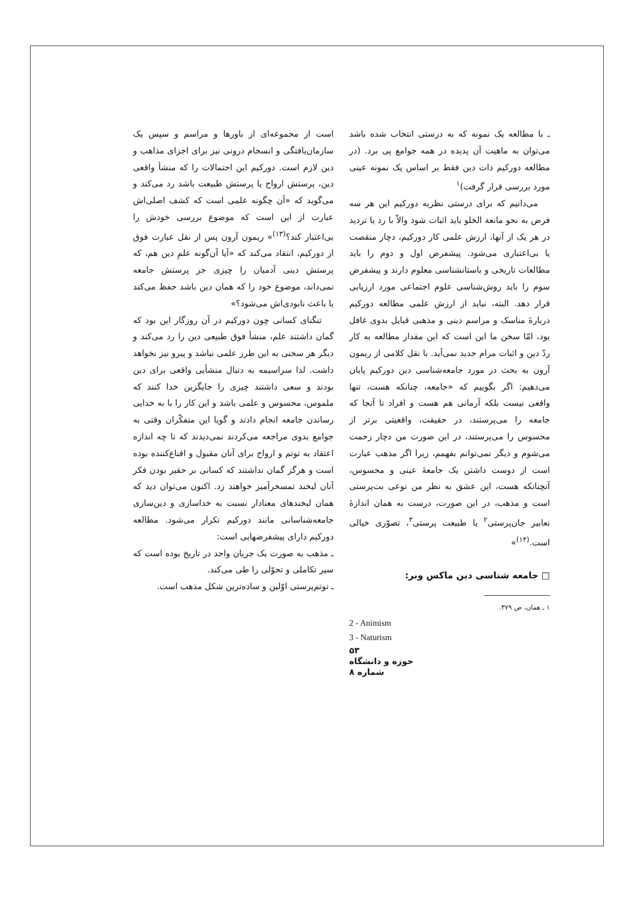است از مجموعه‌ای از باورها و مراسم و سپس یک سازمان‌یافتگی و انسجام درونی نیز برای اجزای مذاهب و دین لازم است. دورکیم این احتمالات را که منشأ واقعی دین، پرستش ارواح یا پرستش طبیعت باشد رد می‌کند و می‌گوید که «آن چگونه علمی است که کشف اصلی‌اش عبارت از این است که موضوع بررسی خودش را بی‌اعتبار کند؟<sup>(۱۳)</sup>» ریمون آرون پس از نقل عبارت فوق از دورکیم، انتقاد می‌کند که «آیا آن‌گونه علمِ دین هم، که پرستش دینی آدمیان را چیزی جز پرستش جامعه نمی‌داند، موضوع خود را که همان دین باشد حفظ می‌کند یا باعث نابودی‌اش می‌شود؟»
تنگنای کسانی چون دورکیم در آن روزگار این بود که گمان داشتند علم، منشأ فوق طبیعی دین را رد می‌کند و دیگر هر سخنی به این طرز علمی نباشد و پیرو نیز نخواهد داشت. لذا سراسیمه به دنبال منشأیی واقعی برای دین بودند و سعی داشتند چیزی را جایگزین خدا کنند که ملموس، محسوس و علمی باشد و این کار را با به خدایی رساندن جامعه انجام دادند و گویا این متفکّران وقتی به جوامع بدوی مراجعه می‌کردند نمی‌دیدند که تا چه اندازه اعتقاد به توتم و ارواح برای آنان مقبول و اقناع‌کننده بوده است و هرگز گمان نداشتند که کسانی بر حقیر بودن فکر آنان لبخند تمسخرآمیز خواهند زد. اکنون می‌توان دید که همان لبخندهای معنادار نسبت به خداسازی و دین‌سازی جامعه‌شناسانی مانند دورکیم تکرار می‌شود. مطالعه دورکیم دارای پیشفرضهایی است:
ـ مذهب به صورت یک جریان واحد در تاریخ بوده است که سیر تکاملی و تحوّلی را طی می‌کند.
ـ توتم‌پرستی اوّلین و ساده‌ترین شکل مذهب است.
ـ با مطالعه یک نمونه که به درستی انتخاب شده باشد می‌توان به ماهیت آن پدیده در همه جوامع پی برد. (در مطالعه دورکیم ذات دین فقط بر اساس یک نمونه عینی مورد بررسی قرار گرفت)<sup>۱</sup>
می‌دانیم که برای درستی نظریه دورکیم این هر سه فرض به نحو مانعة الخلو باید اثبات شود والاّ با رد یا تردید در هر یک از آنها، ارزش علمی کار دورکیم، دچار منقصت یا بی‌اعتباری می‌شود. پیشفرض اول و دوم را باید مطالعات تاریخی و باستانشناسی معلوم دارند و پیشفرض سوم را باید روش‌شناسی علوم اجتماعی مورد ارزیابی قرار دهد. البته، نباید از ارزش علمی مطالعه دورکیم دربارهٔ مناسک و مراسم دینی و مذهبی قبایل بدوی غافل بود، امّا سخن ما این است که این مقدار مطالعه به کار ردّ دین و اثبات مرام جدید نمی‌آید. با نقل کلامی از ریمون آرون به بحث در مورد جامعه‌شناسی دین دورکیم پایان می‌دهیم: اگر بگوییم که «جامعه، چنانکه هست، تنها واقعی نیست بلکه آرمانی هم هست و افراد تا آنجا که جامعه را می‌پرستند، در حقیقت، واقعیتی برتر از محسوس را می‌پرستند، در این صورت من دچار زحمت می‌شوم و دیگر نمی‌توانم بفهمم، زیرا اگر مذهب عبارت است از دوست داشتن یک جامعهٔ عینی و محسوس، آنچنانکه هست، این عشق به نظر من نوعی بت‌پرستی است و مذهب، در این صورت، درست به همان اندازهٔ تعابیر جان‌پرستی<sup>۲</sup> یا طبیعت پرستی<sup>۳</sup>، تصوّری خیالی است.<sup>(۱۴)</sup>»
□ جامعه شناسی دین ماکس وبر:
۱ ـ همان، ص ۳۷۹.
2 - Animism
3 - Naturism
۵۳
حوزه و دانشگاه
شماره ۸